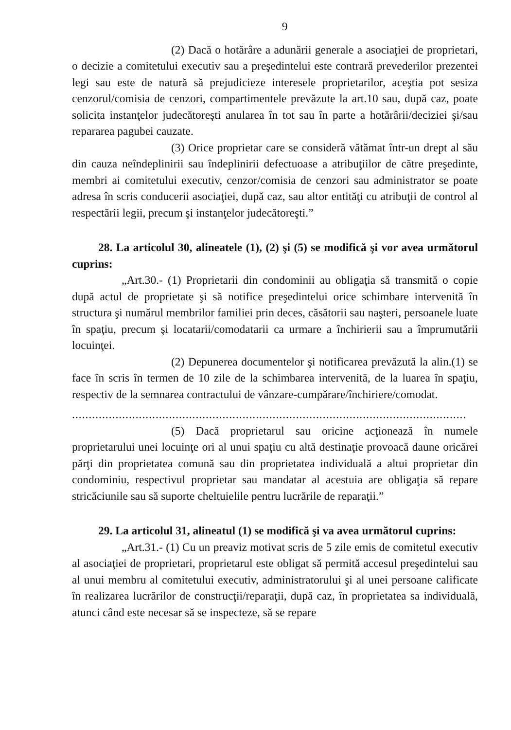9
(2) Dacă o hotărâre a adunării generale a asociaţiei de proprietari, o decizie a comitetului executiv sau a preşedintelui este contrară prevederilor prezentei legi sau este de natură să prejudicieze interesele proprietarilor, aceştia pot sesiza cenzorul/comisia de cenzori, compartimentele prevăzute la art.10 sau, după caz, poate solicita instanţelor judecătoreşti anularea în tot sau în parte a hotărârii/deciziei şi/sau repararea pagubei cauzate.
(3) Orice proprietar care se consideră vătămat într-un drept al său din cauza neîndeplinirii sau îndeplinirii defectuoase a atribuţiilor de către preşedinte, membri ai comitetului executiv, cenzor/comisia de cenzori sau administrator se poate adresa în scris conducerii asociaţiei, după caz, sau altor entităţi cu atribuţii de control al respectării legii, precum şi instanţelor judecătoreşti.”
28. La articolul 30, alineatele (1), (2) şi (5) se modifică şi vor avea următorul cuprins:
„Art.30.- (1) Proprietarii din condominii au obligaţia să transmită o copie după actul de proprietate şi să notifice preşedintelui orice schimbare intervenită în structura şi numărul membrilor familiei prin deces, căsătorii sau naşteri, persoanele luate în spaţiu, precum şi locatarii/comodatarii ca urmare a închirierii sau a împrumutării locuinţei.
(2) Depunerea documentelor şi notificarea prevăzută la alin.(1) se face în scris în termen de 10 zile de la schimbarea intervenită, de la luarea în spaţiu, respectiv de la semnarea contractului de vânzare-cumpărare/închiriere/comodat.
......................................................................................................................
(5) Dacă proprietarul sau oricine acţionează în numele proprietarului unei locuinţe ori al unui spaţiu cu altă destinaţie provoacă daune oricărei părţi din proprietatea comună sau din proprietatea individuală a altui proprietar din condominiu, respectivul proprietar sau mandatar al acestuia are obligaţia să repare stricăciunile sau să suporte cheltuielile pentru lucrările de reparaţii.”
29. La articolul 31, alineatul (1) se modifică şi va avea următorul cuprins:
„Art.31.- (1) Cu un preaviz motivat scris de 5 zile emis de comitetul executiv al asociaţiei de proprietari, proprietarul este obligat să permită accesul preşedintelui sau al unui membru al comitetului executiv, administratorului şi al unei persoane calificate în realizarea lucrărilor de construcţii/reparaţii, după caz, în proprietatea sa individuală, atunci când este necesar să se inspecteze, să se repare